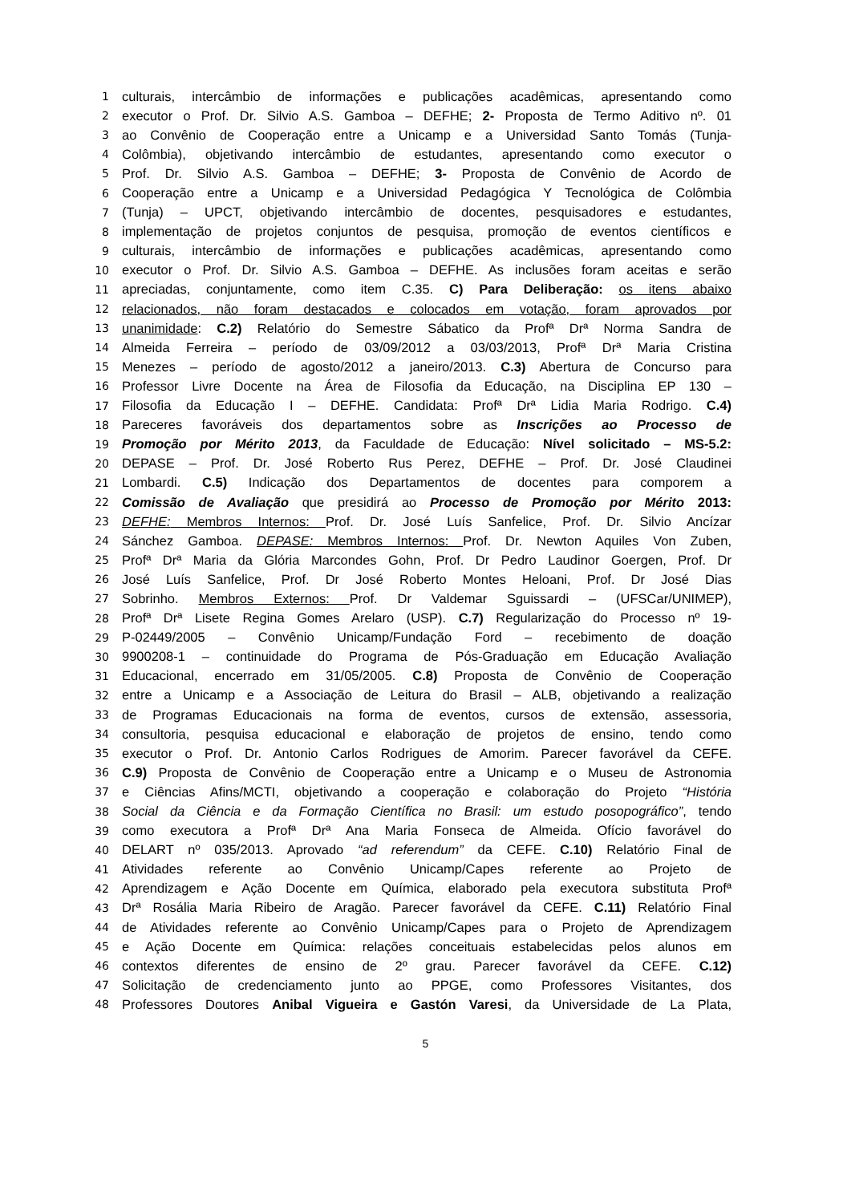1 culturais, intercâmbio de informações e publicações acadêmicas, apresentando como
2 executor o Prof. Dr. Silvio A.S. Gamboa – DEFHE; 2- Proposta de Termo Aditivo nº. 01
3 ao Convênio de Cooperação entre a Unicamp e a Universidad Santo Tomás (Tunja-
4 Colômbia), objetivando intercâmbio de estudantes, apresentando como executor o
5 Prof. Dr. Silvio A.S. Gamboa – DEFHE; 3- Proposta de Convênio de Acordo de
6 Cooperação entre a Unicamp e a Universidad Pedagógica Y Tecnológica de Colômbia
7 (Tunja) – UPCT, objetivando intercâmbio de docentes, pesquisadores e estudantes,
8 implementação de projetos conjuntos de pesquisa, promoção de eventos científicos e
9 culturais, intercâmbio de informações e publicações acadêmicas, apresentando como
10 executor o Prof. Dr. Silvio A.S. Gamboa – DEFHE. As inclusões foram aceitas e serão
11 apreciadas, conjuntamente, como item C.35. C) Para Deliberação: os itens abaixo
12 relacionados, não foram destacados e colocados em votação, foram aprovados por
13 unanimidade: C.2) Relatório do Semestre Sábatico da Profª Drª Norma Sandra de
14 Almeida Ferreira – período de 03/09/2012 a 03/03/2013, Profª Drª Maria Cristina
15 Menezes – período de agosto/2012 a janeiro/2013. C.3) Abertura de Concurso para
16 Professor Livre Docente na Área de Filosofia da Educação, na Disciplina EP 130 –
17 Filosofia da Educação I – DEFHE. Candidata: Profª Drª Lidia Maria Rodrigo. C.4)
18 Pareceres favoráveis dos departamentos sobre as Inscrições ao Processo de
19 Promoção por Mérito 2013, da Faculdade de Educação: Nível solicitado – MS-5.2:
20 DEPASE – Prof. Dr. José Roberto Rus Perez, DEFHE – Prof. Dr. José Claudinei
21 Lombardi. C.5) Indicação dos Departamentos de docentes para comporem a
22 Comissão de Avaliação que presidirá ao Processo de Promoção por Mérito 2013:
23 DEFHE: Membros Internos: Prof. Dr. José Luís Sanfelice, Prof. Dr. Silvio Ancízar
24 Sánchez Gamboa. DEPASE: Membros Internos: Prof. Dr. Newton Aquiles Von Zuben,
25 Profª Drª Maria da Glória Marcondes Gohn, Prof. Dr Pedro Laudinor Goergen, Prof. Dr
26 José Luís Sanfelice, Prof. Dr José Roberto Montes Heloani, Prof. Dr José Dias
27 Sobrinho. Membros Externos: Prof. Dr Valdemar Sguissardi – (UFSCar/UNIMEP),
28 Profª Drª Lisete Regina Gomes Arelaro (USP). C.7) Regularização do Processo nº 19-
29 P-02449/2005 – Convênio Unicamp/Fundação Ford – recebimento de doação
30 9900208-1 – continuidade do Programa de Pós-Graduação em Educação Avaliação
31 Educacional, encerrado em 31/05/2005. C.8) Proposta de Convênio de Cooperação
32 entre a Unicamp e a Associação de Leitura do Brasil – ALB, objetivando a realização
33 de Programas Educacionais na forma de eventos, cursos de extensão, assessoria,
34 consultoria, pesquisa educacional e elaboração de projetos de ensino, tendo como
35 executor o Prof. Dr. Antonio Carlos Rodrigues de Amorim. Parecer favorável da CEFE.
36 C.9) Proposta de Convênio de Cooperação entre a Unicamp e o Museu de Astronomia
37 e Ciências Afins/MCTI, objetivando a cooperação e colaboração do Projeto “História
38 Social da Ciência e da Formação Científica no Brasil: um estudo posopográfico”, tendo
39 como executora a Profª Drª Ana Maria Fonseca de Almeida. Ofício favorável do
40 DELART nº 035/2013. Aprovado “ad referendum” da CEFE. C.10) Relatório Final de
41 Atividades referente ao Convênio Unicamp/Capes referente ao Projeto de
42 Aprendizagem e Ação Docente em Química, elaborado pela executora substituta Profª
43 Drª Rosália Maria Ribeiro de Aragão. Parecer favorável da CEFE. C.11) Relatório Final
44 de Atividades referente ao Convênio Unicamp/Capes para o Projeto de Aprendizagem
45 e Ação Docente em Química: relações conceituais estabelecidas pelos alunos em
46 contextos diferentes de ensino de 2º grau. Parecer favorável da CEFE. C.12)
47 Solicitação de credenciamento junto ao PPGE, como Professores Visitantes, dos
48 Professores Doutores Anibal Vigueira e Gastón Varesi, da Universidade de La Plata,
5